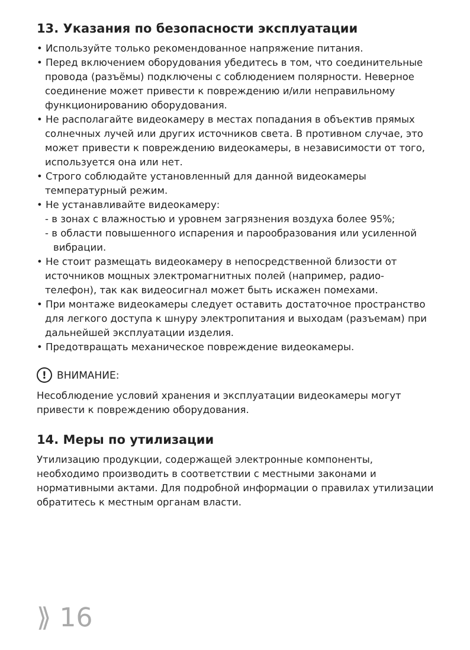13. Указания по безопасности эксплуатации
• Используйте только рекомендованное напряжение питания.
• Перед включением оборудования убедитесь в том, что соединительные провода (разъёмы) подключены с соблюдением полярности. Неверное соединение может привести к повреждению и/или неправильному функционированию оборудования.
• Не располагайте видеокамеру в местах попадания в объектив прямых солнечных лучей или других источников света. В противном случае, это может привести к повреждению видеокамеры, в независимости от того, используется она или нет.
• Строго соблюдайте установленный для данной видеокамеры температурный режим.
• Не устанавливайте видеокамеру:
- в зонах с влажностью и уровнем загрязнения воздуха более 95%;
- в области повышенного испарения и парообразования или усиленной вибрации.
• Не стоит размещать видеокамеру в непосредственной близости от источников мощных электромагнитных полей (например, радио-телефон), так как видеосигнал может быть искажен помехами.
• При монтаже видеокамеры следует оставить достаточное пространство для легкого доступа к шнуру электропитания и выходам (разъемам) при дальнейшей эксплуатации изделия.
• Предотвращать механическое повреждение видеокамеры.
! ВНИМАНИЕ:
Несоблюдение условий хранения и эксплуатации видеокамеры могут привести к повреждению оборудования.
14. Меры по утилизации
Утилизацию продукции, содержащей электронные компоненты, необходимо производить в соответствии с местными законами и нормативными актами. Для подробной информации о правилах утилизации обратитесь к местным органам власти.
⟫ 16